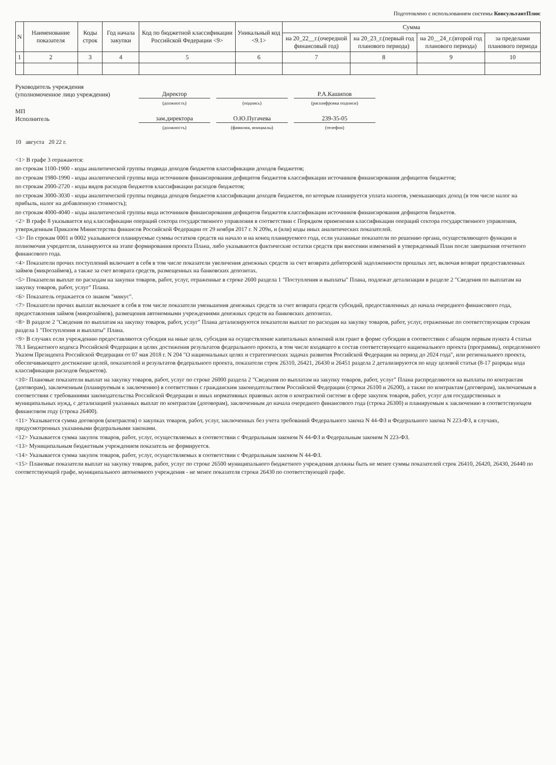Подготовлено с использованием системы КонсультантПлюс
| N | Наименование показателя | Коды строк | Год начала закупки | Код по бюджетной классификации Российской Федерации <9> | Уникальный код <9.1> | Сумма | | | |
| --- | --- | --- | --- | --- | --- | --- | --- | --- | --- |
| | | | | | | на 20_22__г.(очередной финансовый год) | на 20_23_г.(первый год планового периода) | на 20__24_г.(второй год планового периода) | за пределами планового периода |
| 1 | 2 | 3 | 4 | 5 | 6 | 7 | 8 | 9 | 10 |
Руководитель учреждения
(уполномоченное лицо учреждения)
Директор Р.А.Кашипов
(должность)
(подпись)
(расшифровка подписи)
МП
Исполнитель
зам.директора О.Ю.Пугачева 239-35-05
(должность)
(фамилия, инициалы)
(телефон)
10 августа 20 22 г.
<1> В графе 3 отражаются:
по строкам 1100-1900 - коды аналитической группы подвида доходов бюджетов классификации доходов бюджетов;
по строкам 1980-1990 - коды аналитической группы вида источников финансирования дефицитов бюджетов классификации источников финансирования дефицитов бюджетов;
по строкам 2000-2720 - коды видов расходов бюджетов классификации расходов бюджетов;
по строкам 3000-3030 - коды аналитической группы подвида доходов бюджетов классификации доходов бюджетов, по которым планируется уплата налогов, уменьшающих доход (в том числе налог на прибыль, налог на добавленную стоимость);
по строкам 4000-4040 - коды аналитической группы вида источников финансирования дефицитов бюджетов классификации источников финансирования дефицитов бюджетов.
<2> В графе 8 указывается код классификации операций сектора государственного управления в соответствии с Порядком применения классификации операций сектора государственного управления, утвержденным Приказом Министерства финансов Российской Федерации от 29 ноября 2017 г. N 209н, и (или) коды иных аналитических показателей.
<3> По строкам 0001 и 0002 указываются планируемые суммы остатков средств на начало и на конец планируемого года, если указанные показатели по решению органа, осуществляющего функции и полномочия учредителя, планируются на этапе формирования проекта Плана, либо указываются фактические остатки средств при внесении изменений в утвержденный План после завершения отчетного финансового года.
<4> Показатели прочих поступлений включают в себя в том числе показатели увеличения денежных средств за счет возврата дебиторской задолженности прошлых лет, включая возврат предоставленных займов (микрозаймов), а также за счет возврата средств, размещенных на банковских депозитах.
<5> Показатели выплат по расходам на закупки товаров, работ, услуг, отраженные в строке 2600 раздела 1 "Поступления и выплаты" Плана, подлежат детализации в разделе 2 "Сведения по выплатам на закупку товаров, работ, услуг" Плана.
<6> Показатель отражается со знаком "минус".
<7> Показатели прочих выплат включают в себя в том числе показатели уменьшения денежных средств за счет возврата средств субсидий, предоставленных до начала очередного финансового года, предоставления займов (микрозаймов), размещения автономными учреждениями денежных средств на банковских депозитах.
<8> В разделе 2 "Сведения по выплатам на закупку товаров, работ, услуг" Плана детализируются показатели выплат по расходам на закупку товаров, работ, услуг, отраженные по соответствующим строкам раздела 1 "Поступления и выплаты" Плана.
<9> В случаях если учреждению предоставляются субсидия на иные цели, субсидия на осуществление капитальных вложений или грант в форме субсидии в соответствии с абзацем первым пункта 4 статьи 78.1 Бюджетного кодекса Российской Федерации в целях достижения результатов федерального проекта, в том числе входящего в состав соответствующего национального проекта (программы), определенного Указом Президента Российской Федерации от 07 мая 2018 г. N 204 "О национальных целях и стратегических задачах развития Российской Федерации на период до 2024 года", или регионального проекта, обеспечивающего достижение целей, показателей и результатов федерального проекта, показатели строк 26310, 26421, 26430 и 26451 раздела 2 детализируются по коду целевой статьи (8-17 разряды кода классификации расходов бюджетов).
<10> Плановые показатели выплат на закупку товаров, работ, услуг по строке 26000 раздела 2 "Сведения по выплатам на закупку товаров, работ, услуг" Плана распределяются на выплаты по контрактам (договорам), заключенным (планируемым к заключению) в соответствии с гражданским законодательством Российской Федерации (строки 26100 и 26200), а также по контрактам (договорам), заключаемым в соответствии с требованиями законодательства Российской Федерации и иных нормативных правовых актов о контрактной системе в сфере закупок товаров, работ, услуг для государственных и муниципальных нужд, с детализацией указанных выплат по контрактам (договорам), заключенным до начала очередного финансового года (строка 26300) и планируемым к заключению в соответствующем финансовом году (строка 26400).
<11> Указывается сумма договоров (контрактов) о закупках товаров, работ, услуг, заключенных без учета требований Федерального закона N 44-ФЗ и Федерального закона N 223-ФЗ, в случаях, предусмотренных указанными федеральными законами.
<12> Указывается сумма закупок товаров, работ, услуг, осуществляемых в соответствии с Федеральным законом N 44-ФЗ и Федеральным законом N 223-ФЗ.
<13> Муниципальным бюджетным учреждением показатель не формируется.
<14> Указывается сумма закупок товаров, работ, услуг, осуществляемых в соответствии с Федеральным законом N 44-ФЗ.
<15> Плановые показатели выплат на закупку товаров, работ, услуг по строке 26500 муниципального бюджетного учреждения должны быть не менее суммы показателей строк 26410, 26420, 26430, 26440 по соответствующей графе, муниципального автономного учреждения - не менее показателя строки 26430 по соответствующей графе.